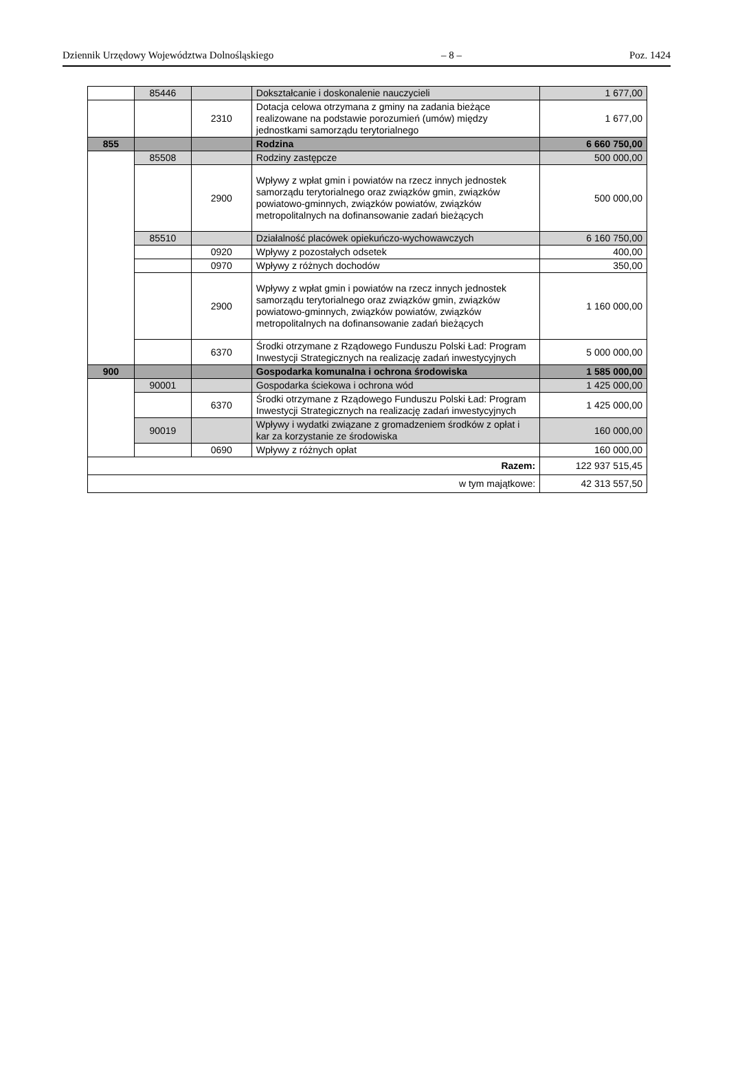Dziennik Urzędowy Województwa Dolnośląskiego – 8 – Poz. 1424
| | 85446 | | Dokształcanie i doskonalenie nauczycieli | 1 677,00 |
| | | 2310 | Dotacja celowa otrzymana z gminy na zadania bieżące realizowane na podstawie porozumień (umów) między jednostkami samorządu terytorialnego | 1 677,00 |
| 855 | | | Rodzina | 6 660 750,00 |
| | 85508 | | Rodziny zastępcze | 500 000,00 |
| | | 2900 | Wpływy z wpłat gmin i powiatów na rzecz innych jednostek samorządu terytorialnego oraz związków gmin, związków powiatowo-gminnych, związków powiatów, związków metropolitalnych na dofinansowanie zadań bieżących | 500 000,00 |
| | 85510 | | Działalność placówek opiekuńczo-wychowawczych | 6 160 750,00 |
| | | 0920 | Wpływy z pozostałych odsetek | 400,00 |
| | | 0970 | Wpływy z różnych dochodów | 350,00 |
| | | 2900 | Wpływy z wpłat gmin i powiatów na rzecz innych jednostek samorządu terytorialnego oraz związków gmin, związków powiatowo-gminnych, związków powiatów, związków metropolitalnych na dofinansowanie zadań bieżących | 1 160 000,00 |
| | | 6370 | Środki otrzymane z Rządowego Funduszu Polski Ład: Program Inwestycji Strategicznych na realizację zadań inwestycyjnych | 5 000 000,00 |
| 900 | | | Gospodarka komunalna i ochrona środowiska | 1 585 000,00 |
| | 90001 | | Gospodarka ściekowa i ochrona wód | 1 425 000,00 |
| | | 6370 | Środki otrzymane z Rządowego Funduszu Polski Ład: Program Inwestycji Strategicznych na realizację zadań inwestycyjnych | 1 425 000,00 |
| | 90019 | | Wpływy i wydatki związane z gromadzeniem środków z opłat i kar za korzystanie ze środowiska | 160 000,00 |
| | | 0690 | Wpływy z różnych opłat | 160 000,00 |
| Razem: | | | | 122 937 515,45 |
| w tym majątkowe: | | | | 42 313 557,50 |